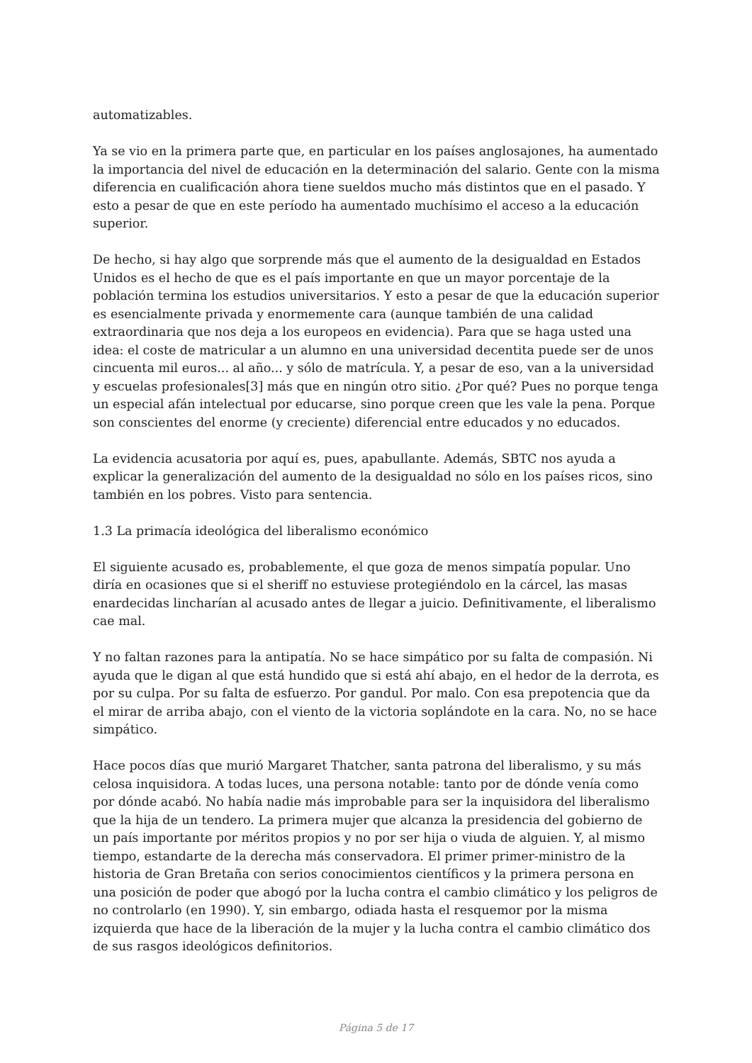automatizables.
Ya se vio en la primera parte que, en particular en los países anglosajones, ha aumentado la importancia del nivel de educación en la determinación del salario. Gente con la misma diferencia en cualificación ahora tiene sueldos mucho más distintos que en el pasado. Y esto a pesar de que en este período ha aumentado muchísimo el acceso a la educación superior.
De hecho, si hay algo que sorprende más que el aumento de la desigualdad en Estados Unidos es el hecho de que es el país importante en que un mayor porcentaje de la población termina los estudios universitarios. Y esto a pesar de que la educación superior es esencialmente privada y enormemente cara (aunque también de una calidad extraordinaria que nos deja a los europeos en evidencia). Para que se haga usted una idea: el coste de matricular a un alumno en una universidad decentita puede ser de unos cincuenta mil euros... al año... y sólo de matrícula. Y, a pesar de eso, van a la universidad y escuelas profesionales[3] más que en ningún otro sitio. ¿Por qué? Pues no porque tenga un especial afán intelectual por educarse, sino porque creen que les vale la pena. Porque son conscientes del enorme (y creciente) diferencial entre educados y no educados.
La evidencia acusatoria por aquí es, pues, apabullante. Además, SBTC nos ayuda a explicar la generalización del aumento de la desigualdad no sólo en los países ricos, sino también en los pobres. Visto para sentencia.
1.3 La primacía ideológica del liberalismo económico
El siguiente acusado es, probablemente, el que goza de menos simpatía popular. Uno diría en ocasiones que si el sheriff no estuviese protegiéndolo en la cárcel, las masas enardecidas lincharían al acusado antes de llegar a juicio. Definitivamente, el liberalismo cae mal.
Y no faltan razones para la antipatía. No se hace simpático por su falta de compasión. Ni ayuda que le digan al que está hundido que si está ahí abajo, en el hedor de la derrota, es por su culpa. Por su falta de esfuerzo. Por gandul. Por malo. Con esa prepotencia que da el mirar de arriba abajo, con el viento de la victoria soplándote en la cara. No, no se hace simpático.
Hace pocos días que murió Margaret Thatcher, santa patrona del liberalismo, y su más celosa inquisidora. A todas luces, una persona notable: tanto por de dónde venía como por dónde acabó. No había nadie más improbable para ser la inquisidora del liberalismo que la hija de un tendero. La primera mujer que alcanza la presidencia del gobierno de un país importante por méritos propios y no por ser hija o viuda de alguien. Y, al mismo tiempo, estandarte de la derecha más conservadora. El primer primer-ministro de la historia de Gran Bretaña con serios conocimientos científicos y la primera persona en una posición de poder que abogó por la lucha contra el cambio climático y los peligros de no controlarlo (en 1990). Y, sin embargo, odiada hasta el resquemor por la misma izquierda que hace de la liberación de la mujer y la lucha contra el cambio climático dos de sus rasgos ideológicos definitorios.
Página 5 de 17